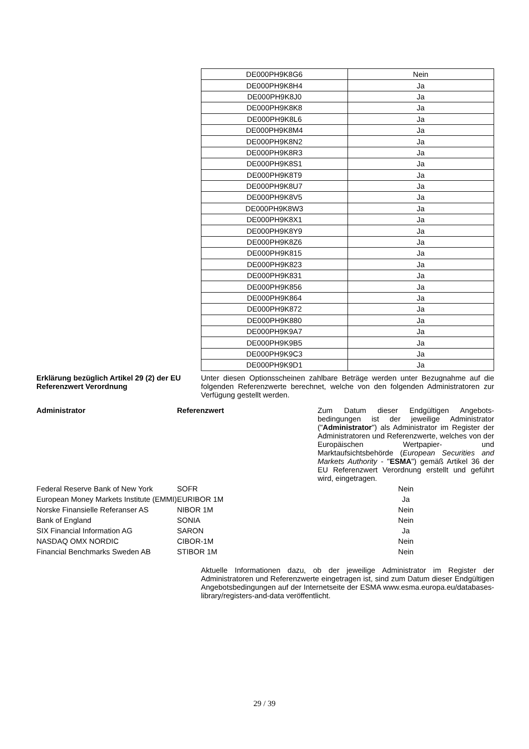| DE000PH9K8G6 | Nein |
| DE000PH9K8H4 | Ja |
| DE000PH9K8J0 | Ja |
| DE000PH9K8K8 | Ja |
| DE000PH9K8L6 | Ja |
| DE000PH9K8M4 | Ja |
| DE000PH9K8N2 | Ja |
| DE000PH9K8R3 | Ja |
| DE000PH9K8S1 | Ja |
| DE000PH9K8T9 | Ja |
| DE000PH9K8U7 | Ja |
| DE000PH9K8V5 | Ja |
| DE000PH9K8W3 | Ja |
| DE000PH9K8X1 | Ja |
| DE000PH9K8Y9 | Ja |
| DE000PH9K8Z6 | Ja |
| DE000PH9K815 | Ja |
| DE000PH9K823 | Ja |
| DE000PH9K831 | Ja |
| DE000PH9K856 | Ja |
| DE000PH9K864 | Ja |
| DE000PH9K872 | Ja |
| DE000PH9K880 | Ja |
| DE000PH9K9A7 | Ja |
| DE000PH9K9B5 | Ja |
| DE000PH9K9C3 | Ja |
| DE000PH9K9D1 | Ja |
Erklärung bezüglich Artikel 29 (2) der EU Referenzwert Verordnung
Unter diesen Optionsscheinen zahlbare Beträge werden unter Bezugnahme auf die folgenden Referenzwerte berechnet, welche von den folgenden Administratoren zur Verfügung gestellt werden.
| Administrator | Referenzwert | Zum Datum dieser Endgültigen Angebots-bedingungen ist der jeweilige Administrator (" Administrator ") als Administrator im Register der Administratoren und Referenzwerte, welches von der Europäischen Wertpapier- und Marktaufsichtsbehörde ( European Securities and Markets Authority - " ESMA ") gemäß Artikel 36 der EU Referenzwert Verordnung erstellt und geführt wird, eingetragen. |
| Federal Reserve Bank of New York | SOFR | Nein |
| European Money Markets Institute (EMMI) | EURIBOR 1M | Ja |
| Norske Finansielle Referanser AS | NIBOR 1M | Nein |
| Bank of England | SONIA | Nein |
| SIX Financial Information AG | SARON | Ja |
| NASDAQ OMX NORDIC | CIBOR-1M | Nein |
| Financial Benchmarks Sweden AB | STIBOR 1M | Nein |
Aktuelle Informationen dazu, ob der jeweilige Administrator im Register der Administratoren und Referenzwerte eingetragen ist, sind zum Datum dieser Endgültigen Angebotsbedingungen auf der Internetseite der ESMA www.esma.europa.eu/databases-library/registers-and-data veröffentlicht.
29 / 39